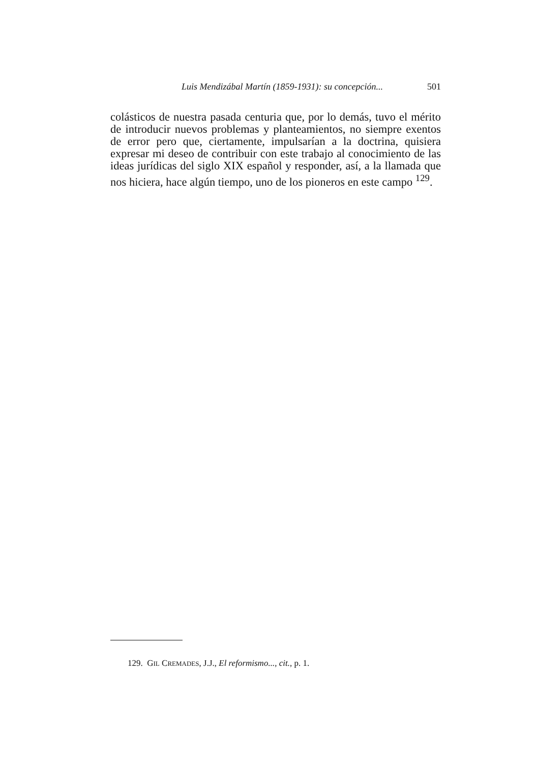Luis Mendizábal Martín (1859-1931): su concepción... 501
colásticos de nuestra pasada centuria que, por lo demás, tuvo el mérito de introducir nuevos problemas y planteamientos, no siempre exentos de error pero que, ciertamente, impulsarían a la doctrina, quisiera expresar mi deseo de contribuir con este trabajo al conocimiento de las ideas jurídicas del siglo XIX español y responder, así, a la llamada que nos hiciera, hace algún tiempo, uno de los pioneros en este campo <sup>129</sup>.
129. GIL CREMADES, J.J., El reformismo..., cit., p. 1.